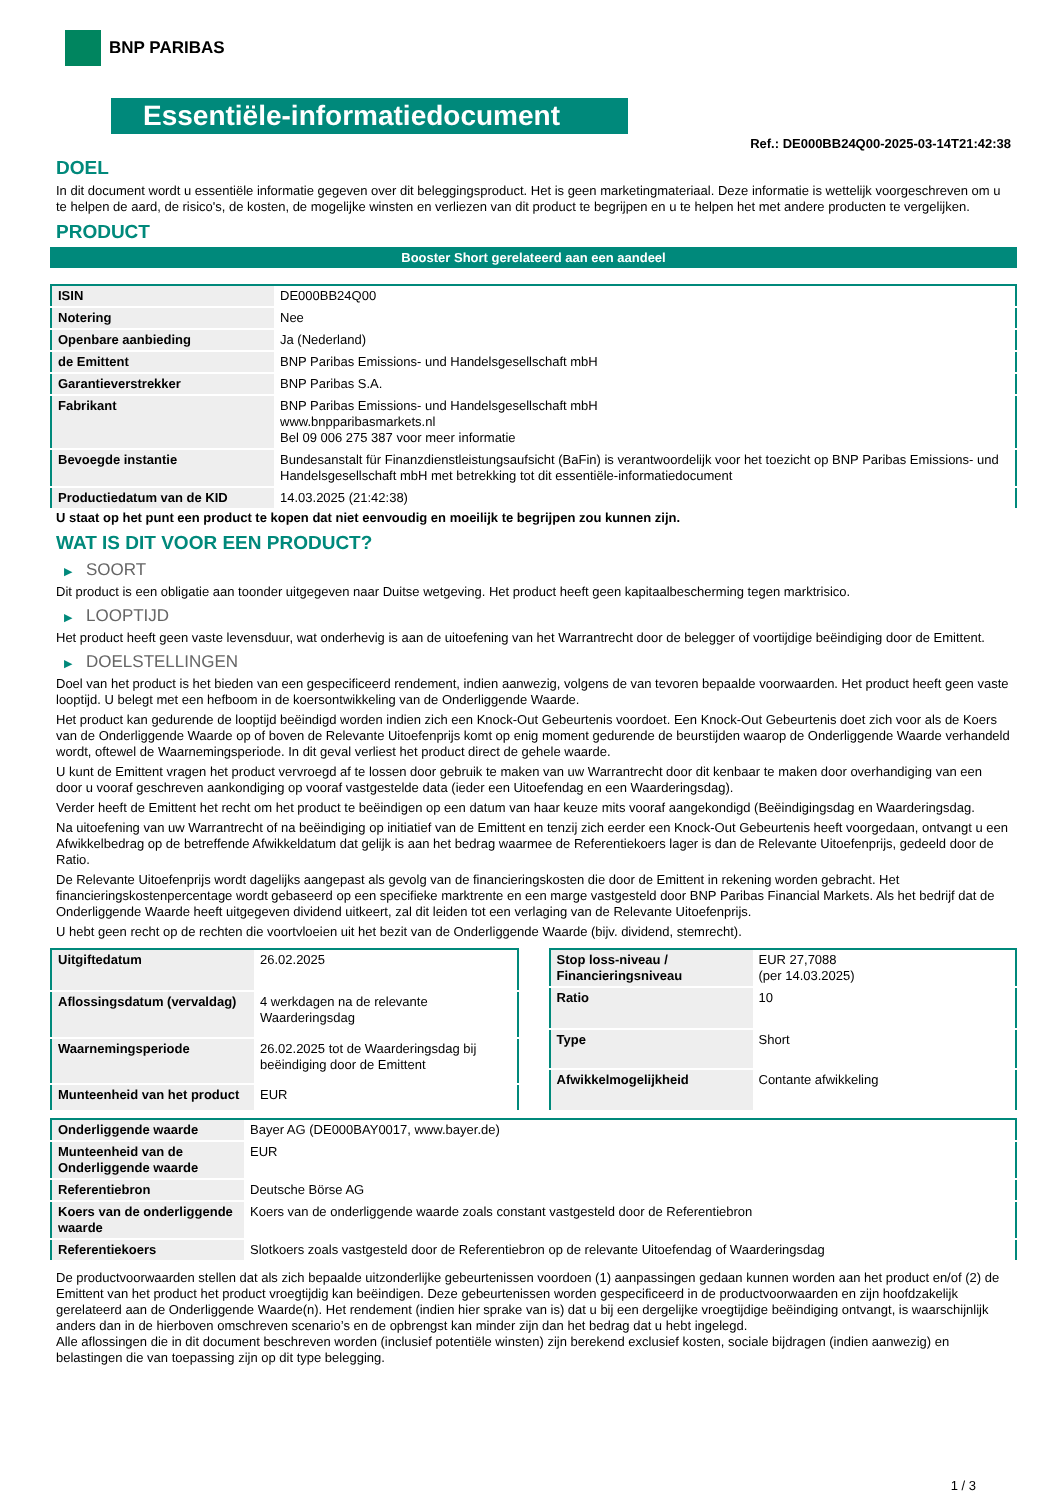BNP PARIBAS
Essentiële-informatiedocument
Ref.: DE000BB24Q00-2025-03-14T21:42:38
DOEL
In dit document wordt u essentiële informatie gegeven over dit beleggingsproduct. Het is geen marketingmateriaal. Deze informatie is wettelijk voorgeschreven om u te helpen de aard, de risico's, de kosten, de mogelijke winsten en verliezen van dit product te begrijpen en u te helpen het met andere producten te vergelijken.
PRODUCT
Booster Short gerelateerd aan een aandeel
| ISIN | DE000BB24Q00 |
| Notering | Nee |
| Openbare aanbieding | Ja (Nederland) |
| de Emittent | BNP Paribas Emissions- und Handelsgesellschaft mbH |
| Garantieverstrekker | BNP Paribas S.A. |
| Fabrikant | BNP Paribas Emissions- und Handelsgesellschaft mbH www.bnpparibasmarkets.nl Bel 09 006 275 387 voor meer informatie |
| Bevoegde instantie | Bundesanstalt für Finanzdienstleistungsaufsicht (BaFin) is verantwoordelijk voor het toezicht op BNP Paribas Emissions- und Handelsgesellschaft mbH met betrekking tot dit essentiële-informatiedocument |
| Productiedatum van de KID | 14.03.2025 (21:42:38) |
U staat op het punt een product te kopen dat niet eenvoudig en moeilijk te begrijpen zou kunnen zijn.
WAT IS DIT VOOR EEN PRODUCT?
▶ SOORT
Dit product is een obligatie aan toonder uitgegeven naar Duitse wetgeving. Het product heeft geen kapitaalbescherming tegen marktrisico.
▶ LOOPTIJD
Het product heeft geen vaste levensduur, wat onderhevig is aan de uitoefening van het Warrantrecht door de belegger of voortijdige beëindiging door de Emittent.
▶ DOELSTELLINGEN
Doel van het product is het bieden van een gespecificeerd rendement, indien aanwezig, volgens de van tevoren bepaalde voorwaarden. Het product heeft geen vaste looptijd. U belegt met een hefboom in de koersontwikkeling van de Onderliggende Waarde.
Het product kan gedurende de looptijd beëindigd worden indien zich een Knock-Out Gebeurtenis voordoet. Een Knock-Out Gebeurtenis doet zich voor als de Koers van de Onderliggende Waarde op of boven de Relevante Uitoefenprijs komt op enig moment gedurende de beurstijden waarop de Onderliggende Waarde verhandeld wordt, oftewel de Waarnemingsperiode. In dit geval verliest het product direct de gehele waarde.
U kunt de Emittent vragen het product vervroegd af te lossen door gebruik te maken van uw Warrantrecht door dit kenbaar te maken door overhandiging van een door u vooraf geschreven aankondiging op vooraf vastgestelde data (ieder een Uitoefendag en een Waarderingsdag).
Verder heeft de Emittent het recht om het product te beëindigen op een datum van haar keuze mits vooraf aangekondigd (Beëindigingsdag en Waarderingsdag.
Na uitoefening van uw Warrantrecht of na beëindiging op initiatief van de Emittent en tenzij zich eerder een Knock-Out Gebeurtenis heeft voorgedaan, ontvangt u een Afwikkelbedrag op de betreffende Afwikkeldatum dat gelijk is aan het bedrag waarmee de Referentiekoers lager is dan de Relevante Uitoefenprijs, gedeeld door de Ratio.
De Relevante Uitoefenprijs wordt dagelijks aangepast als gevolg van de financieringskosten die door de Emittent in rekening worden gebracht. Het financieringskostenpercentage wordt gebaseerd op een specifieke marktrente en een marge vastgesteld door BNP Paribas Financial Markets. Als het bedrijf dat de Onderliggende Waarde heeft uitgegeven dividend uitkeert, zal dit leiden tot een verlaging van de Relevante Uitoefenprijs.
U hebt geen recht op de rechten die voortvloeien uit het bezit van de Onderliggende Waarde (bijv. dividend, stemrecht).
| Uitgiftedatum | 26.02.2025 |
| Aflossingsdatum (vervaldag) | 4 werkdagen na de relevante Waarderingsdag |
| Waarnemingsperiode | 26.02.2025 tot de Waarderingsdag bij beëindiging door de Emittent |
| Munteenheid van het product | EUR |
| Stop loss-niveau / Financieringsniveau | EUR 27,7088 (per 14.03.2025) |
| Ratio | 10 |
| Type | Short |
| Afwikkelmogelijkheid | Contante afwikkeling |
| Onderliggende waarde | Bayer AG (DE000BAY0017, www.bayer.de) |
| Munteenheid van de Onderliggende waarde | EUR |
| Referentiebron | Deutsche Börse AG |
| Koers van de onderliggende waarde | Koers van de onderliggende waarde zoals constant vastgesteld door de Referentiebron |
| Referentiekoers | Slotkoers zoals vastgesteld door de Referentiebron op de relevante Uitoefendag of Waarderingsdag |
De productvoorwaarden stellen dat als zich bepaalde uitzonderlijke gebeurtenissen voordoen (1) aanpassingen gedaan kunnen worden aan het product en/of (2) de Emittent van het product het product vroegtijdig kan beëindigen. Deze gebeurtenissen worden gespecificeerd in de productvoorwaarden en zijn hoofdzakelijk gerelateerd aan de Onderliggende Waarde(n). Het rendement (indien hier sprake van is) dat u bij een dergelijke vroegtijdige beëindiging ontvangt, is waarschijnlijk anders dan in de hierboven omschreven scenario’s en de opbrengst kan minder zijn dan het bedrag dat u hebt ingelegd.
Alle aflossingen die in dit document beschreven worden (inclusief potentiële winsten) zijn berekend exclusief kosten, sociale bijdragen (indien aanwezig) en belastingen die van toepassing zijn op dit type belegging.
1 / 3